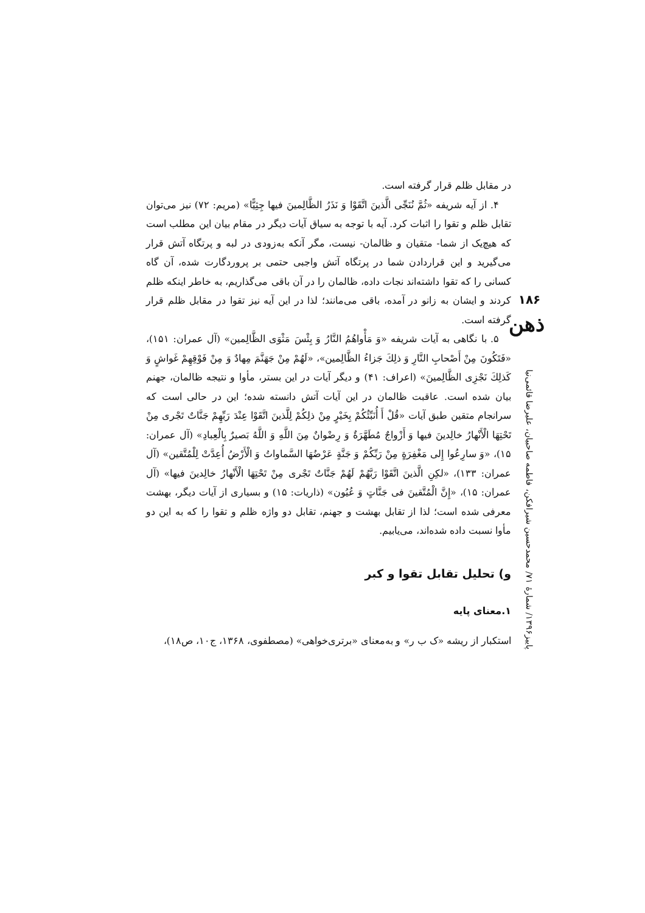۱۸۶
ذهن
پاییز۱۳۹۶/ شمارهٔ ۷۱/ محمدحسین شیرافکن، فاطمه صاحبیان، علیرضا قائمی‌نیا
در مقابل ظلم قرار گرفته است.
۴. از آیه شریفه «ثُمَّ نُنَجِّی الَّذینَ اتَّقَوْا وَ نَذَرُ الظَّالِمینَ فیها جِثِیًّا» (مریم: ۷۲) نیز می‌توان تقابل ظلم و تقوا را اثبات کرد. آیه با توجه به سیاق آیات دیگر در مقام بیان این مطلب است که هیچ‌یک از شما- متقیان و ظالمان- نیست، مگر آنکه به‌زودی در لبه و پرتگاه آتش قرار می‌گیرید و این قراردادن شما در پرتگاه آتش واجبی حتمی بر پروردگارت شده، آن گاه کسانی را که تقوا داشته‌اند نجات داده، ظالمان را در آن باقی می‌گذاریم، به خاطر اینکه ظلم کردند و ایشان به زانو در آمده، باقی می‌مانند؛ لذا در این آیه نیز تقوا در مقابل ظلم قرار گرفته است.
۵. با نگاهی به آیات شریفه «وَ مَأْواهُمُ النَّارُ وَ بِئْسَ مَثْوَى الظَّالِمین» (آل عمران: ۱۵۱)، «فَتَكُونَ مِنْ أَصْحابِ النَّارِ وَ ذلِكَ جَزاءُ الظَّالِمین»، «لَهُمْ مِنْ جَهَنَّمَ مِهادٌ وَ مِنْ فَوْقِهِمْ غَواشٍ وَ كَذلِكَ نَجْزِی الظَّالِمینَ» (اعراف: ۴۱) و دیگر آیات در این بستر، مأوا و نتیجه ظالمان، جهنم بیان شده است. عاقبت ظالمان در این آیات آتش دانسته شده؛ این در حالی است که سرانجام متقین طبق آیات «قُلْ أَ أُنَبِّئُكُمْ بِخَیْرٍ مِنْ ذلِكُمْ لِلَّذینَ اتَّقَوْا عِنْدَ رَبِّهِمْ جَنَّاتٌ تَجْری مِنْ تَحْتِهَا الْأَنْهارُ خالِدینَ فیها وَ أَزْواجٌ مُطَهَّرَةٌ وَ رِضْوانٌ مِنَ اللَّهِ وَ اللَّهُ بَصیرٌ بِالْعِبادِ» (آل عمران: ۱۵)، «وَ سارِعُوا إِلى مَغْفِرَةٍ مِنْ رَبِّكُمْ وَ جَنَّةٍ عَرْضُهَا السَّماواتُ وَ الْأَرْضُ أُعِدَّتْ لِلْمُتَّقین» (آل عمران: ۱۳۳)، «لكِنِ الَّذینَ اتَّقَوْا رَبَّهُمْ لَهُمْ جَنَّاتٌ تَجْری مِنْ تَحْتِهَا الْأَنْهارُ خالِدینَ فیها» (آل عمران: ۱۵)، «إِنَّ الْمُتَّقینَ فی جَنَّاتٍ وَ عُیُون» (ذاریات: ۱۵) و بسیاری از آیات دیگر، بهشت معرفی شده است؛ لذا از تقابل بهشت و جهنم، تقابل دو واژه ظلم و تقوا را که به این دو مأوا نسبت داده شده‌اند، می‌یابیم.
و) تحلیل تقابل تقوا و کبر
۱.معنای پایه
استکبار از ریشه «ک ب ر» و به‌معنای «برتری‌خواهی» (مصطفوی، ۱۳۶۸، ج۱۰، ص۱۸)،